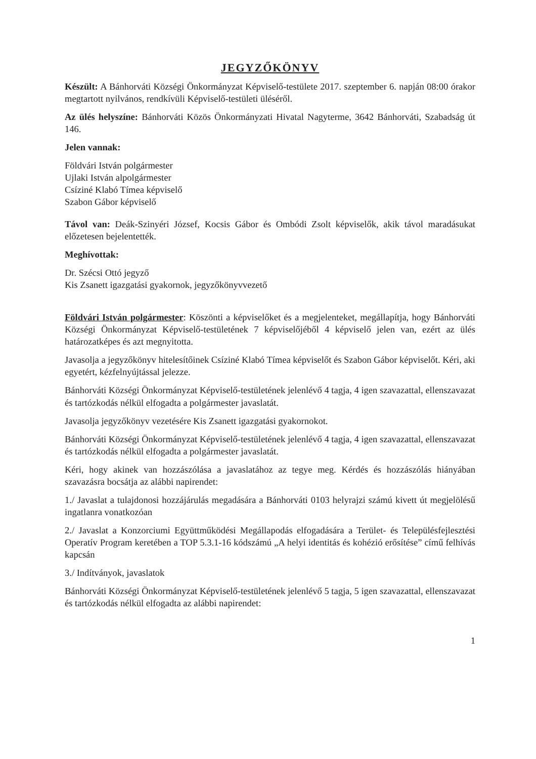JEGYZŐKÖNYV
Készült: A Bánhorváti Községi Önkormányzat Képviselő-testülete 2017. szeptember 6. napján 08:00 órakor megtartott nyilvános, rendkívüli Képviselő-testületi üléséről.
Az ülés helyszíne: Bánhorváti Közös Önkormányzati Hivatal Nagyterme, 3642 Bánhorváti, Szabadság út 146.
Jelen vannak:
Földvári István polgármester
Ujlaki István alpolgármester
Csíziné Klabó Tímea képviselő
Szabon Gábor képviselő
Távol van: Deák-Szinyéri József, Kocsis Gábor és Ombódi Zsolt képviselők, akik távol maradásukat előzetesen bejelentették.
Meghívottak:
Dr. Szécsi Ottó jegyző
Kis Zsanett igazgatási gyakornok, jegyzőkönyvvezető
Földvári István polgármester: Köszönti a képviselőket és a megjelenteket, megállapítja, hogy Bánhorváti Községi Önkormányzat Képviselő-testületének 7 képviselőjéből 4 képviselő jelen van, ezért az ülés határozatképes és azt megnyitotta.
Javasolja a jegyzőkönyv hitelesítőinek Csíziné Klabó Tímea képviselőt és Szabon Gábor képviselőt. Kéri, aki egyetért, kézfelnyújtással jelezze.
Bánhorváti Községi Önkormányzat Képviselő-testületének jelenlévő 4 tagja, 4 igen szavazattal, ellenszavazat és tartózkodás nélkül elfogadta a polgármester javaslatát.
Javasolja jegyzőkönyv vezetésére Kis Zsanett igazgatási gyakornokot.
Bánhorváti Községi Önkormányzat Képviselő-testületének jelenlévő 4 tagja, 4 igen szavazattal, ellenszavazat és tartózkodás nélkül elfogadta a polgármester javaslatát.
Kéri, hogy akinek van hozzászólása a javaslatához az tegye meg. Kérdés és hozzászólás hiányában szavazásra bocsátja az alábbi napirendet:
1./ Javaslat a tulajdonosi hozzájárulás megadására a Bánhorváti 0103 helyrajzi számú kivett út megjelölésű ingatlanra vonatkozóan
2./ Javaslat a Konzorciumi Együttműködési Megállapodás elfogadására a Terület- és Településfejlesztési Operatív Program keretében a TOP 5.3.1-16 kódszámú „A helyi identitás és kohézió erősítése” című felhívás kapcsán
3./ Indítványok, javaslatok
Bánhorváti Községi Önkormányzat Képviselő-testületének jelenlévő 5 tagja, 5 igen szavazattal, ellenszavazat és tartózkodás nélkül elfogadta az alábbi napirendet:
1